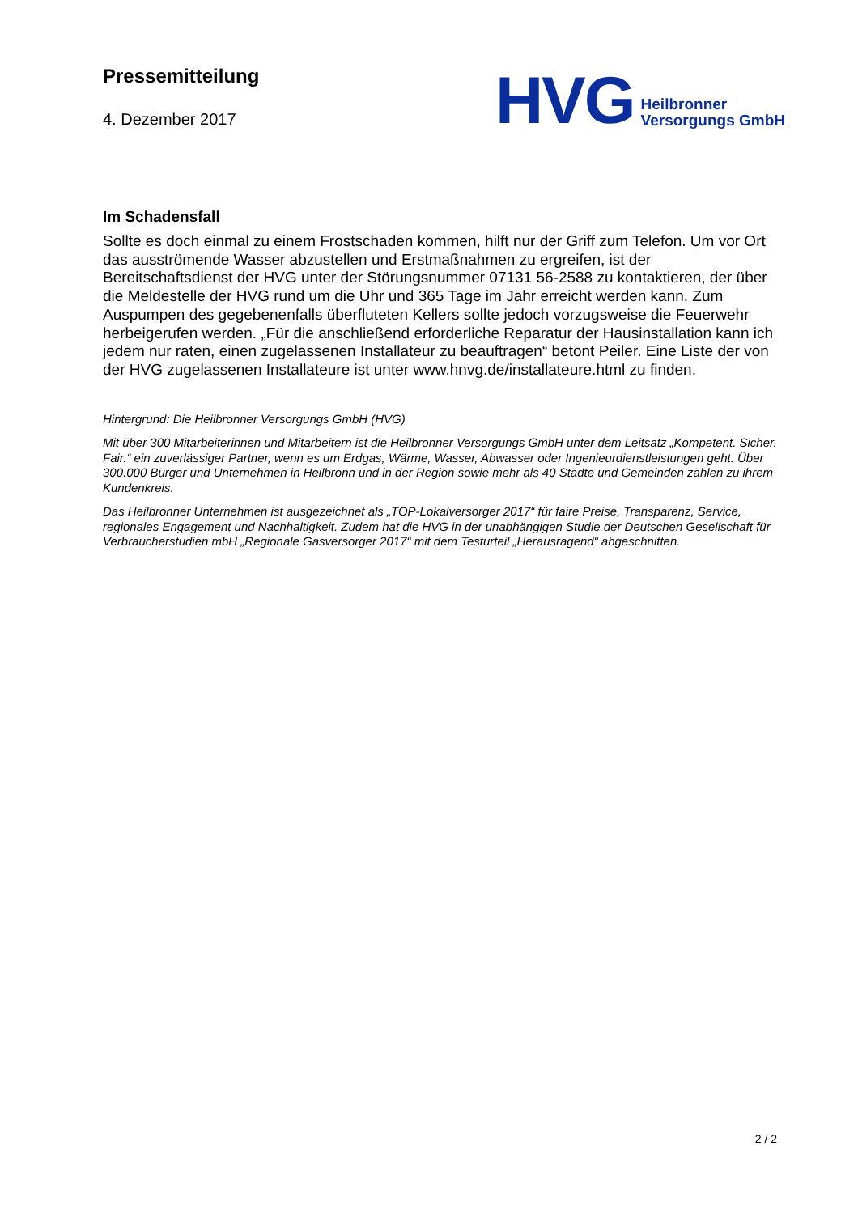Pressemitteilung
4. Dezember 2017
HVG
Heilbronner
Versorgungs GmbH
Im Schadensfall
Sollte es doch einmal zu einem Frostschaden kommen, hilft nur der Griff zum Telefon. Um vor Ort das ausströmende Wasser abzustellen und Erstmaßnahmen zu ergreifen, ist der Bereitschaftsdienst der HVG unter der Störungsnummer 07131 56-2588 zu kontaktieren, der über die Meldestelle der HVG rund um die Uhr und 365 Tage im Jahr erreicht werden kann. Zum Auspumpen des gegebenenfalls überfluteten Kellers sollte jedoch vorzugsweise die Feuerwehr herbeigerufen werden. „Für die anschließend erforderliche Reparatur der Hausinstallation kann ich jedem nur raten, einen zugelassenen Installateur zu beauftragen“ betont Peiler. Eine Liste der von der HVG zugelassenen Installateure ist unter www.hnvg.de/installateure.html zu finden.
Hintergrund: Die Heilbronner Versorgungs GmbH (HVG)
Mit über 300 Mitarbeiterinnen und Mitarbeitern ist die Heilbronner Versorgungs GmbH unter dem Leitsatz „Kompetent. Sicher. Fair.“ ein zuverlässiger Partner, wenn es um Erdgas, Wärme, Wasser, Abwasser oder Ingenieurdienstleistungen geht. Über 300.000 Bürger und Unternehmen in Heilbronn und in der Region sowie mehr als 40 Städte und Gemeinden zählen zu ihrem Kundenkreis.
Das Heilbronner Unternehmen ist ausgezeichnet als „TOP-Lokalversorger 2017“ für faire Preise, Transparenz, Service, regionales Engagement und Nachhaltigkeit. Zudem hat die HVG in der unabhängigen Studie der Deutschen Gesellschaft für Verbraucherstudien mbH „Regionale Gasversorger 2017“ mit dem Testurteil „Herausragend“ abgeschnitten.
2 / 2